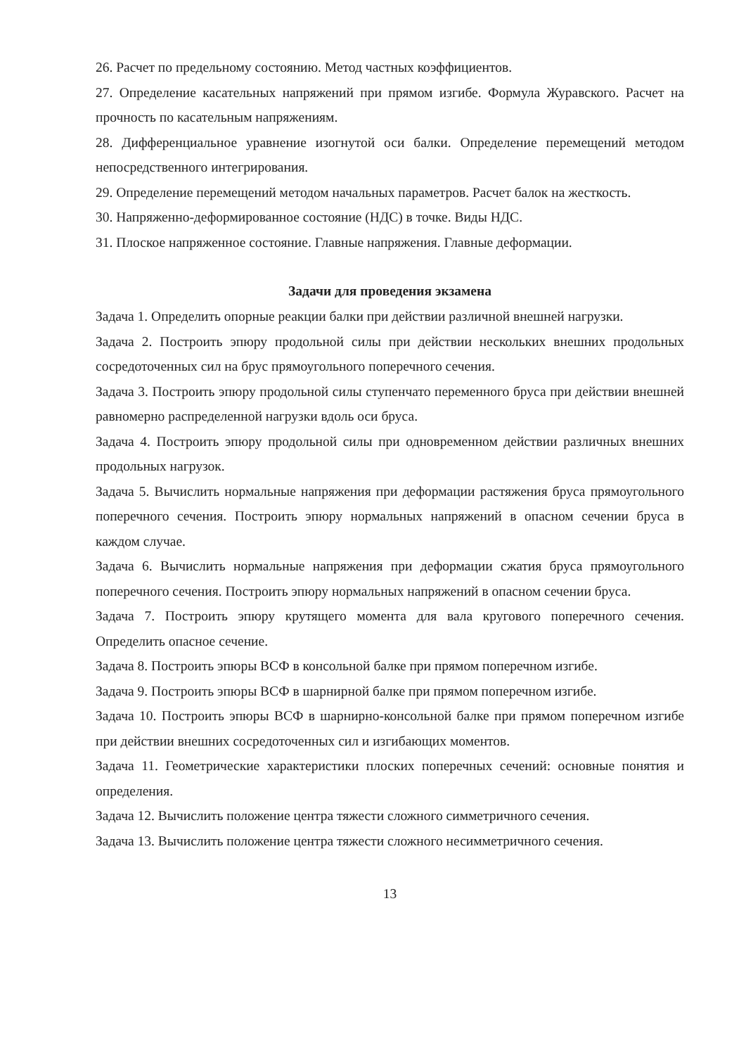26. Расчет по предельному состоянию. Метод частных коэффициентов.
27. Определение касательных напряжений при прямом изгибе. Формула Журавского. Расчет на прочность по касательным напряжениям.
28. Дифференциальное уравнение изогнутой оси балки. Определение перемещений методом непосредственного интегрирования.
29. Определение перемещений методом начальных параметров. Расчет балок на жесткость.
30. Напряженно-деформированное состояние (НДС) в точке. Виды НДС.
31. Плоское напряженное состояние. Главные напряжения. Главные деформации.
Задачи для проведения экзамена
Задача 1. Определить опорные реакции балки при действии различной внешней нагрузки.
Задача 2. Построить эпюру продольной силы при действии нескольких внешних продольных сосредоточенных сил на брус прямоугольного поперечного сечения.
Задача 3. Построить эпюру продольной силы ступенчато переменного бруса при действии внешней равномерно распределенной нагрузки вдоль оси бруса.
Задача 4. Построить эпюру продольной силы при одновременном действии различных внешних продольных нагрузок.
Задача 5. Вычислить нормальные напряжения при деформации растяжения бруса прямоугольного поперечного сечения. Построить эпюру нормальных напряжений в опасном сечении бруса в каждом случае.
Задача 6. Вычислить нормальные напряжения при деформации сжатия бруса прямоугольного поперечного сечения. Построить эпюру нормальных напряжений в опасном сечении бруса.
Задача 7. Построить эпюру крутящего момента для вала кругового поперечного сечения. Определить опасное сечение.
Задача 8. Построить эпюры ВСФ в консольной балке при прямом поперечном изгибе.
Задача 9. Построить эпюры ВСФ в шарнирной балке при прямом поперечном изгибе.
Задача 10. Построить эпюры ВСФ в шарнирно-консольной балке при прямом поперечном изгибе при действии внешних сосредоточенных сил и изгибающих моментов.
Задача 11. Геометрические характеристики плоских поперечных сечений: основные понятия и определения.
Задача 12. Вычислить положение центра тяжести сложного симметричного сечения.
Задача 13. Вычислить положение центра тяжести сложного несимметричного сечения.
13